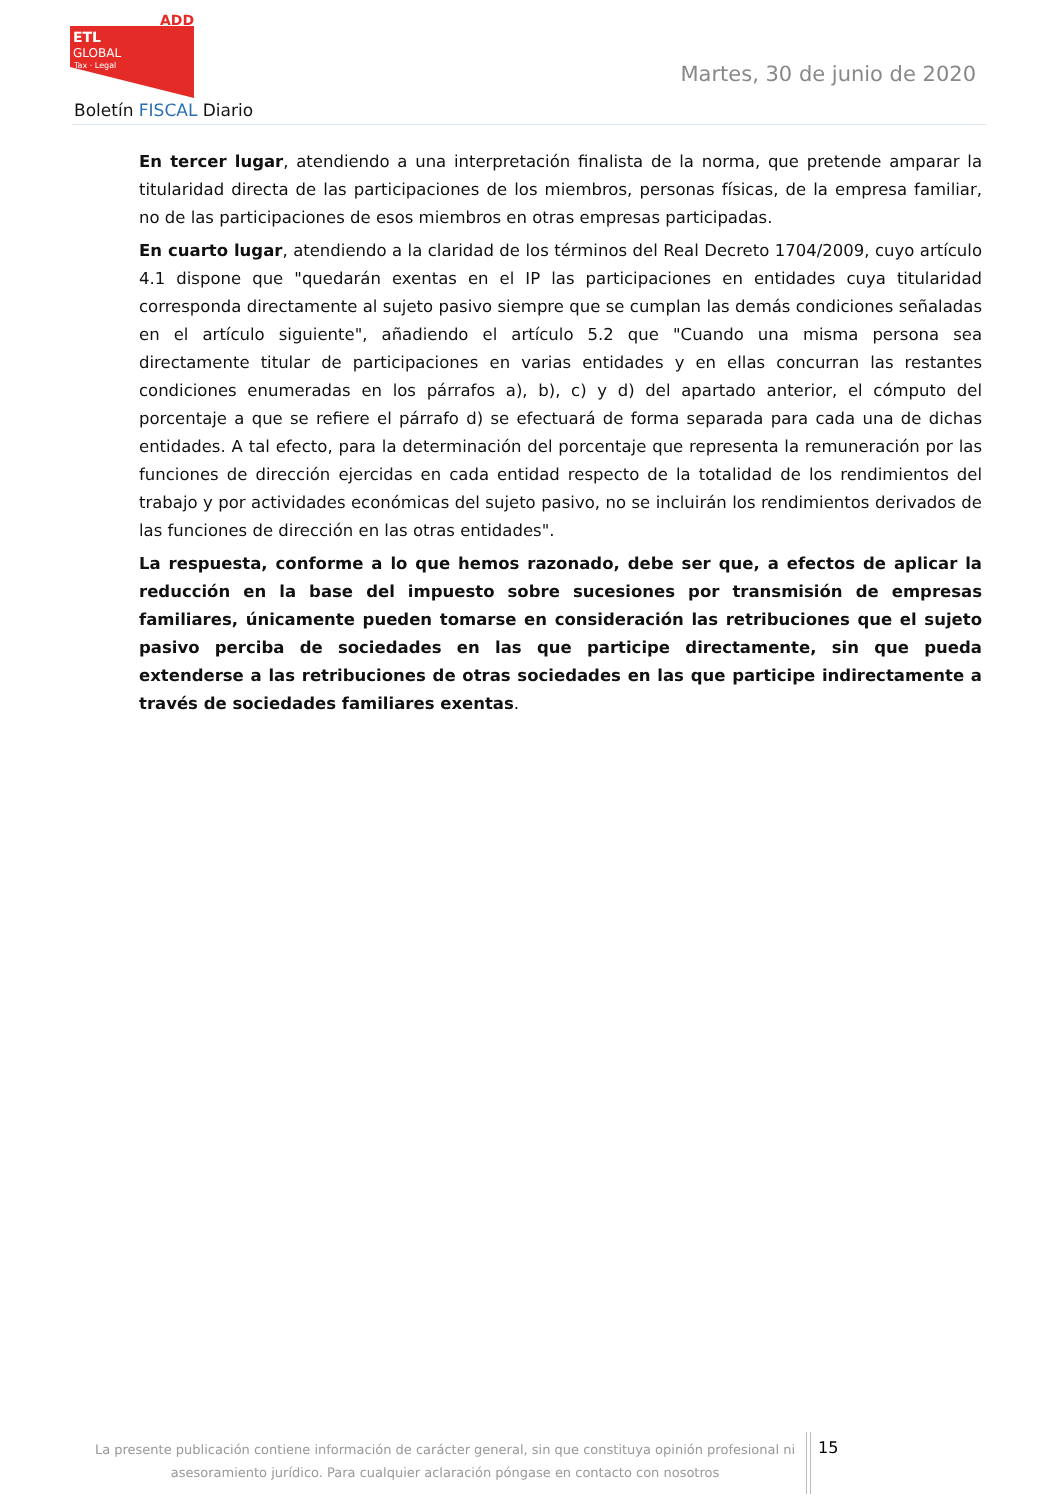ADD
ETL
GLOBAL
Tax · Legal
Boletín FISCAL Diario
Martes, 30 de junio de 2020
En tercer lugar, atendiendo a una interpretación finalista de la norma, que pretende amparar la titularidad directa de las participaciones de los miembros, personas físicas, de la empresa familiar, no de las participaciones de esos miembros en otras empresas participadas.
En cuarto lugar, atendiendo a la claridad de los términos del Real Decreto 1704/2009, cuyo artículo 4.1 dispone que "quedarán exentas en el IP las participaciones en entidades cuya titularidad corresponda directamente al sujeto pasivo siempre que se cumplan las demás condiciones señaladas en el artículo siguiente", añadiendo el artículo 5.2 que "Cuando una misma persona sea directamente titular de participaciones en varias entidades y en ellas concurran las restantes condiciones enumeradas en los párrafos a), b), c) y d) del apartado anterior, el cómputo del porcentaje a que se refiere el párrafo d) se efectuará de forma separada para cada una de dichas entidades. A tal efecto, para la determinación del porcentaje que representa la remuneración por las funciones de dirección ejercidas en cada entidad respecto de la totalidad de los rendimientos del trabajo y por actividades económicas del sujeto pasivo, no se incluirán los rendimientos derivados de las funciones de dirección en las otras entidades".
La respuesta, conforme a lo que hemos razonado, debe ser que, a efectos de aplicar la reducción en la base del impuesto sobre sucesiones por transmisión de empresas familiares, únicamente pueden tomarse en consideración las retribuciones que el sujeto pasivo perciba de sociedades en las que participe directamente, sin que pueda extenderse a las retribuciones de otras sociedades en las que participe indirectamente a través de sociedades familiares exentas.
La presente publicación contiene información de carácter general, sin que constituya opinión profesional ni asesoramiento jurídico. Para cualquier aclaración póngase en contacto con nosotros
15